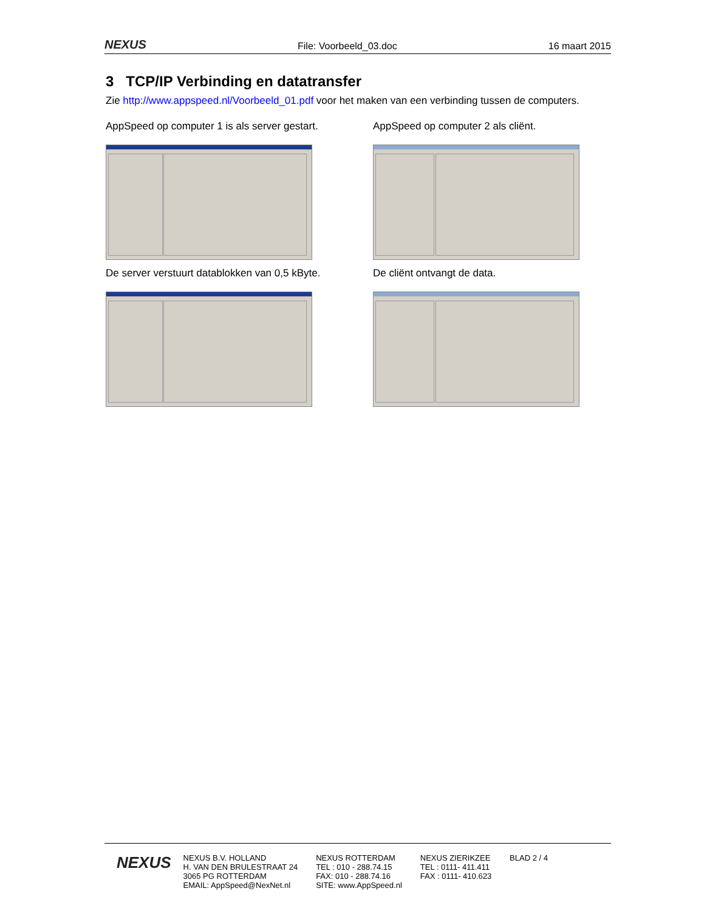NEXUS File: Voorbeeld_03.doc 16 maart 2015
3 TCP/IP Verbinding en datatransfer
Zie http://www.appspeed.nl/Voorbeeld_01.pdf voor het maken van een verbinding tussen de computers.
AppSpeed op computer 1 is als server gestart.
AppSpeed op computer 2 als cliënt.
De server verstuurt datablokken van 0,5 kByte.
De cliënt ontvangt de data.
NEXUS
NEXUS B.V. HOLLAND
H. VAN DEN BRULESTRAAT 24
3065 PG ROTTERDAM
EMAIL: AppSpeed@NexNet.nl
NEXUS ROTTERDAM
TEL : 010 - 288.74.15
FAX: 010 - 288.74.16
SITE: www.AppSpeed.nl
NEXUS ZIERIKZEE
TEL : 0111- 411.411
FAX : 0111- 410.623
BLAD 2 / 4